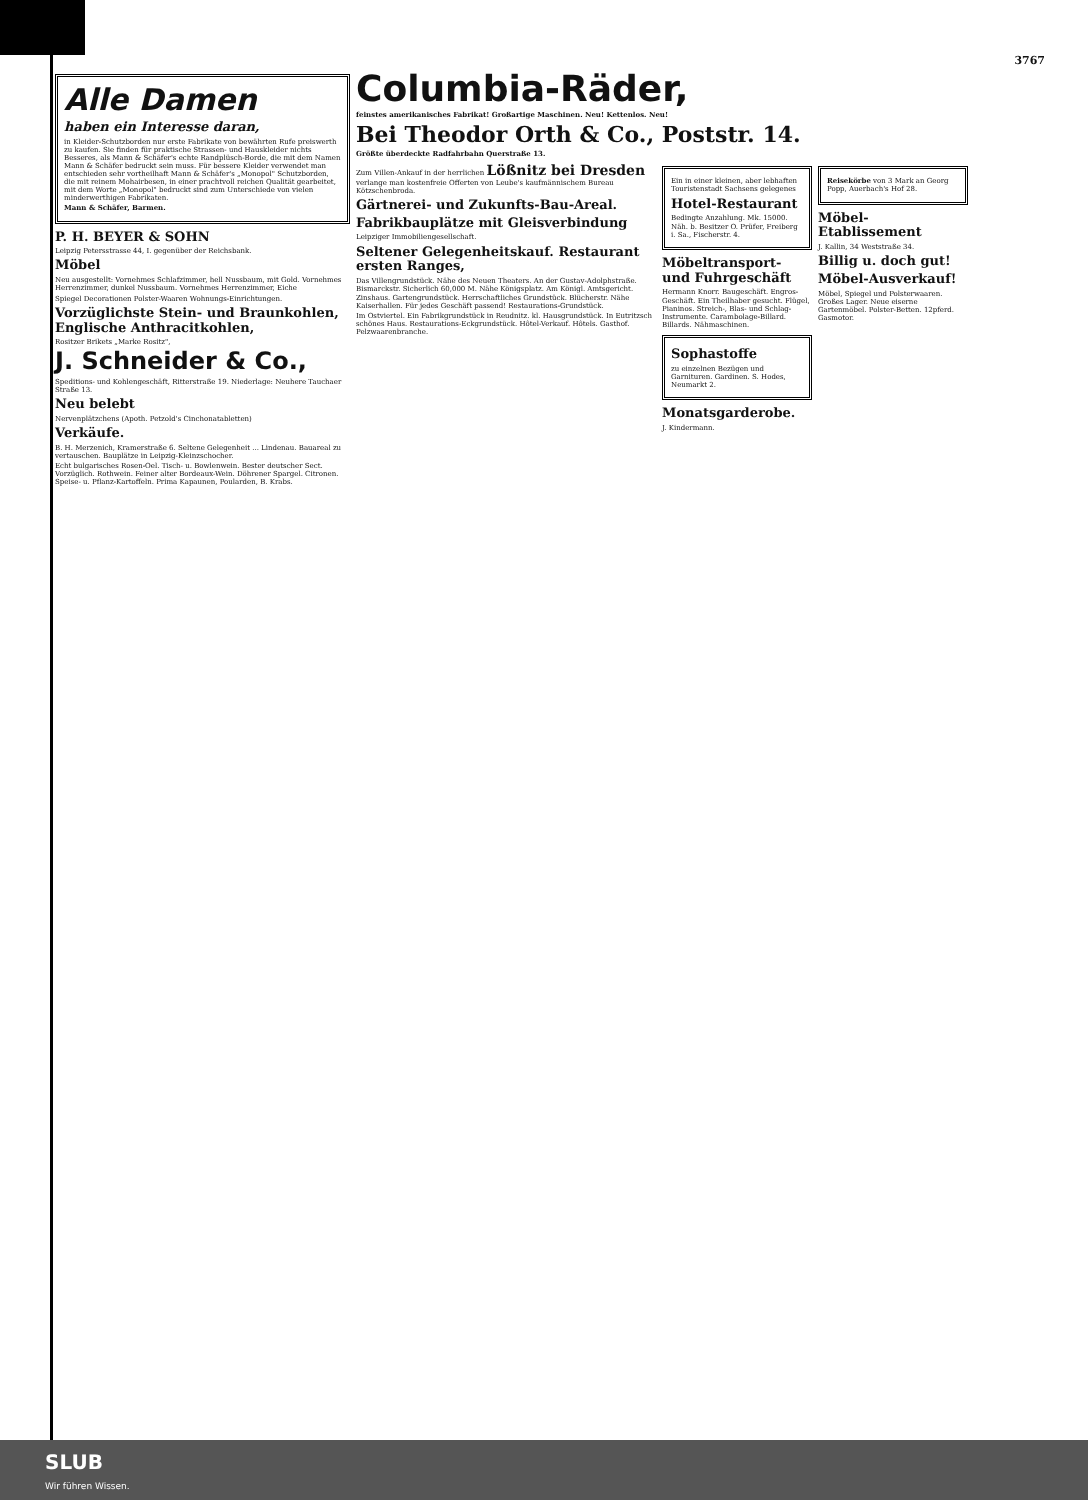3767
Alle Damen
haben ein Interesse daran,
in Kleider-Schutzborden nur erste Fabrikate von bewährten Rufe preiswerth zu kaufen. Sie finden für praktische Strassen- und Hauskleider nichts Besseres, als Mann & Schäfer's echte Randplüsch-Borde, die mit dem Namen Mann & Schäfer bedruckt sein muss. Für bessere Kleider verwendet man entschieden sehr vortheilhaft Mann & Schäfer's „Monopol" Schutzborden, die mit reinem Mohairbesen, in einer prachtvoll reichen Qualität gearbeitet, mit dem Worte „Monopol" bedruckt sind zum Unterschiede von vielen minderwerthigen Fabrikaten.
Mann & Schäfer, Barmen.
P. H. BEYER & SOHN
Leipzig Petersstrasse 44, I. gegenüber der Reichsbank.
Möbel
Neu ausgestellt: Vornehmes Schlafzimmer, hell Nussbaum, mit Gold. Vornehmes Herrenzimmer, dunkel Nussbaum. Vornehmes Herrenzimmer, Eiche
Spiegel Decorationen Polster-Waaren Wohnungs-Einrichtungen.
Vorzüglichste Stein- und Braunkohlen, Englische Anthracitkohlen,
Rositzer Brikets „Marke Rositz",
J. Schneider & Co.,
Speditions- und Kohlengeschäft, Ritterstraße 19. Niederlage: Neuhere Tauchaer Straße 13.
Neu belebt
Nervenplätzchens (Apoth. Petzold's Cinchonatabletten)
Verkäufe.
B. H. Merzenich, Kramerstraße 6. Seltene Gelegenheit ... Lindenau. Bauareal zu vertauschen. Bauplätze in Leipzig-Kleinzschocher.
Echt bulgarisches Rosen-Oel. Tisch- u. Bowlenwein. Bester deutscher Sect. Vorzüglich. Rothwein. Feiner alter Bordeaux-Wein. Döhrener Spargel. Citronen. Speise- u. Pflanz-Kartoffeln. Prima Kapaunen, Poularden, B. Krabs.
Columbia-Räder,
feinstes amerikanisches Fabrikat! Großartige Maschinen. Neu! Kettenlos. Neu!
Bei Theodor Orth & Co., Poststr. 14.
Größte überdeckte Radfahrbahn Querstraße 13.
Zum Villen-Ankauf in der herrlichen Lößnitz bei Dresden verlange man kostenfreie Offerten von Leube's kaufmännischem Bureau Kötzschenbroda.
Gärtnerei- und Zukunfts-Bau-Areal.
Fabrikbauplätze mit Gleisverbindung
Leipziger Immobiliengesellschaft.
Seltener Gelegenheitskauf. Restaurant ersten Ranges,
Das Villengrundstück. Nähe des Neuen Theaters. An der Gustav-Adolphstraße. Bismarckstr. Sicherlich 60,000 M. Nähe Königsplatz. Am Königl. Amtsgericht. Zinshaus. Gartengrundstück. Herrschaftliches Grundstück. Blücherstr. Nähe Kaiserhallen. Für jedes Geschäft passend! Restaurations-Grundstück.
Im Ostviertel. Ein Fabrikgrundstück in Reudnitz. kl. Hausgrundstück. In Eutritzsch schönes Haus. Restaurations-Eckgrundstück. Hôtel-Verkauf. Hôtels. Gasthof. Pelzwaarenbranche.
Ein in einer kleinen, aber lebhaften Touristenstadt Sachsens gelegenes
Hotel-Restaurant
Bedingte Anzahlung. Mk. 15000. Näh. b. Besitzer O. Prüfer, Freiberg i. Sa., Fischerstr. 4.
Möbeltransport- und Fuhrgeschäft
Hermann Knorr. Baugeschäft. Engros-Geschäft. Ein Theilhaber gesucht. Flügel, Pianinos. Streich-, Blas- und Schlag-Instrumente. Carambolage-Billard. Billards. Nähmaschinen.
Sophastoffe
zu einzelnen Bezügen und Garnituren. Gardinen. S. Hodes, Neumarkt 2.
Monatsgarderobe.
J. Kindermann.
Reisekörbe von 3 Mark an Georg Popp, Auerbach's Hof 28.
Möbel-Etablissement
J. Kallin, 34 Weststraße 34.
Billig u. doch gut!
Möbel-Ausverkauf!
Möbel, Spiegel und Polsterwaaren. Großes Lager. Neue eiserne Gartenmöbel. Polster-Betten. 12pferd. Gasmotor.
SLUB
Wir führen Wissen.